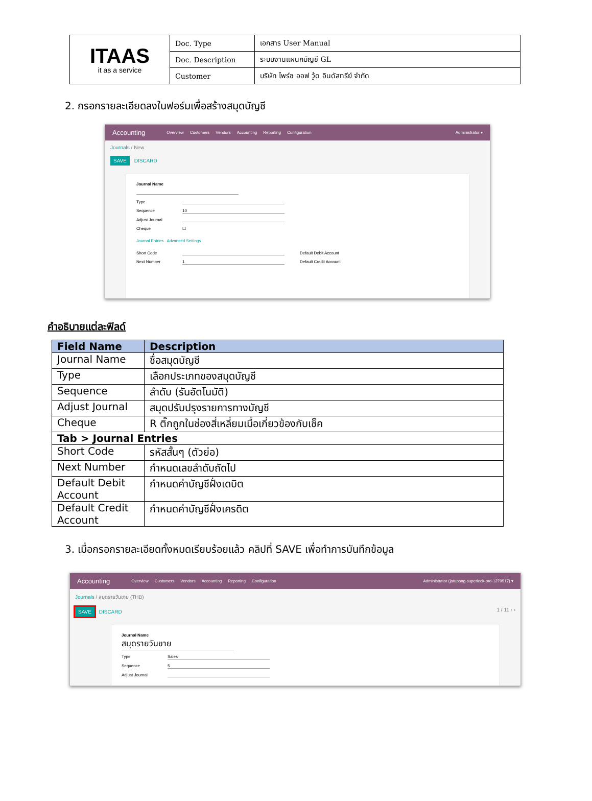| ITAAS it as a service | Doc. Type | เอกสาร User Manual |
| | Doc. Description | ระบบงานแผนกบัญชี GL |
| | Customer | บริษัท ไพร์ซ ออฟ วู้ด อินดัสทรีย์ จำกัด |
2. กรอกรายละเอียดลงในฟอร์มเพื่อสร้างสมุดบัญชี
Accounting Overview Customers Vendors Accounting Reporting Configuration Administrator ▾
Journals / New
SAVE DISCARD
Journal Name
Type
Sequence 10
Adjust Journal
Cheque ☐
Journal Entries Advanced Settings
Short Code Default Debit Account
Next Number 1 Default Credit Account
คำอธิบายแต่ละฟิลด์
| Field Name | Description |
| --- | --- |
| Journal Name | ชื่อสมุดบัญชี |
| Type | เลือกประเภทของสมุดบัญชี |
| Sequence | ลำดับ (รันอัตโนมัติ) |
| Adjust Journal | สมุดปรับปรุงรายการทางบัญชี |
| Cheque | R ติ๊กถูกในช่องสี่เหลี่ยมเมื่อเกี่ยวข้องกับเช็ค |
| Tab > Journal Entries | |
| Short Code | รหัสสั้นๆ (ตัวย่อ) |
| Next Number | กำหนดเลขลำดับถัดไป |
| Default Debit Account | กำหนดค่าบัญชีฝั่งเดบิต |
| Default Credit Account | กำหนดค่าบัญชีฝั่งเครดิต |
3. เมื่อกรอกรายละเอียดทั้งหมดเรียบร้อยแล้ว คลิปที่ SAVE เพื่อทำการบันทึกข้อมูล
Accounting Overview Customers Vendors Accounting Reporting Configuration Administrator (jatupong-superlock-prd-1279517) ▾
Journals / สมุดรายวันขาย (THB)
SAVE DISCARD 1 / 11 ‹ ›
Journal Name
สมุดรายวันขาย
Type Sales
Sequence 5
Adjust Journal